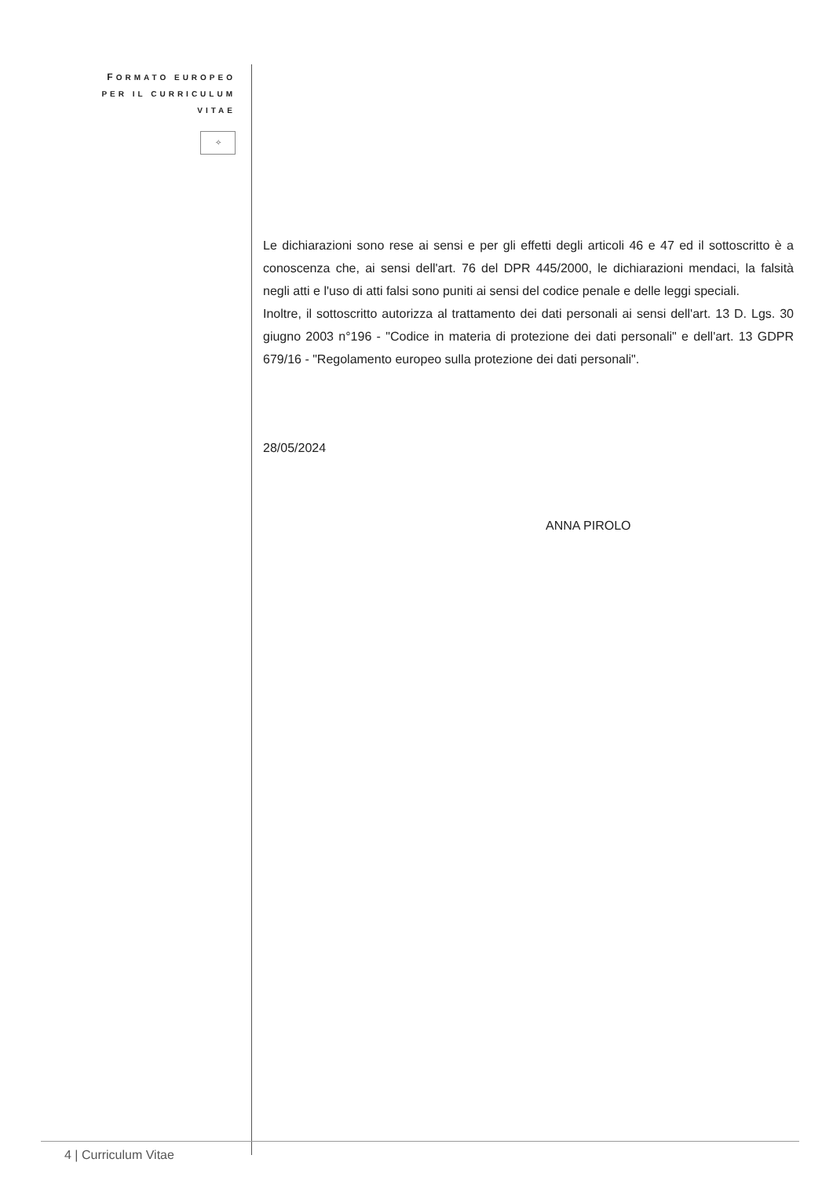FORMATO EUROPEO
PER IL CURRICULUM
VITAE
✧
Le dichiarazioni sono rese ai sensi e per gli effetti degli articoli 46 e 47 ed il sottoscritto è a conoscenza che, ai sensi dell'art. 76 del DPR 445/2000, le dichiarazioni mendaci, la falsità negli atti e l'uso di atti falsi sono puniti ai sensi del codice penale e delle leggi speciali.
Inoltre, il sottoscritto autorizza al trattamento dei dati personali ai sensi dell'art. 13 D. Lgs. 30 giugno 2003 n°196 - "Codice in materia di protezione dei dati personali" e dell'art. 13 GDPR 679/16 - "Regolamento europeo sulla protezione dei dati personali".
28/05/2024
ANNA PIROLO
4 | Curriculum Vitae